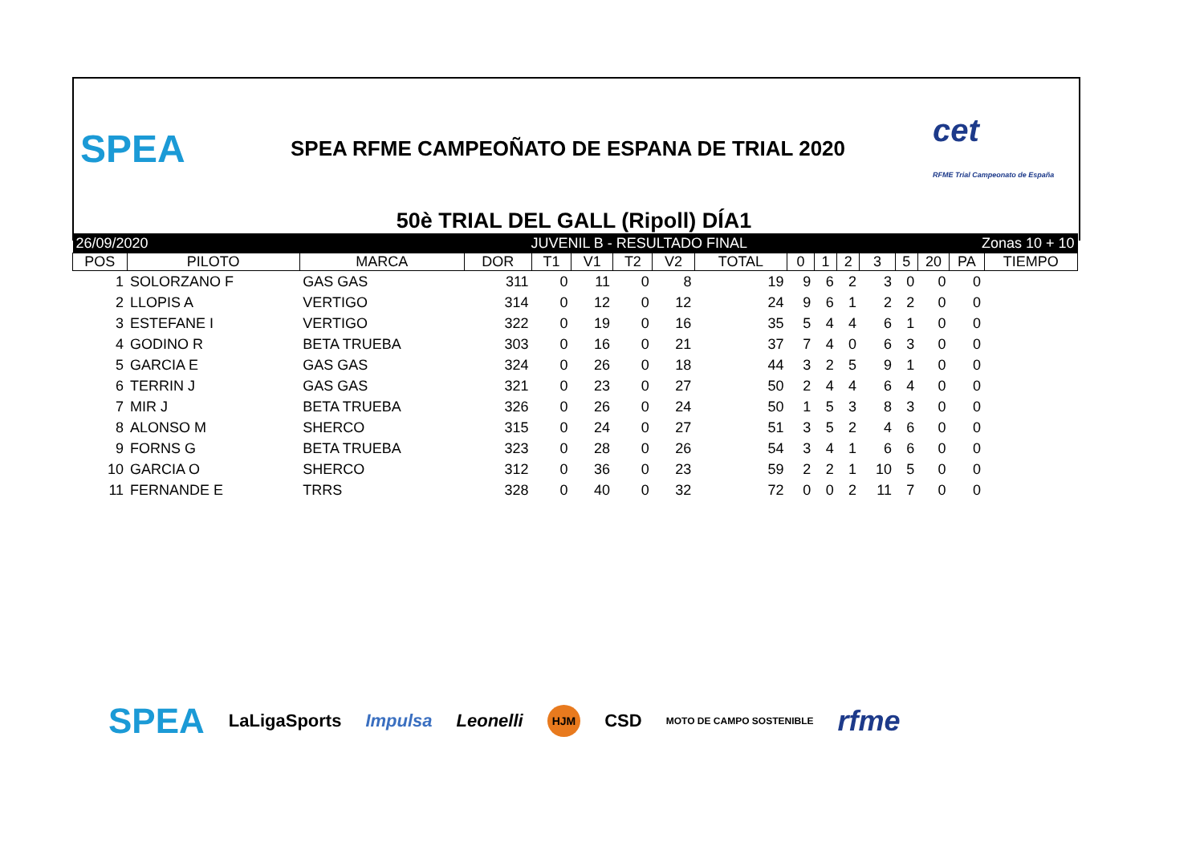SPEA SPEA RFME CAMPEOÑATO DE ESPANA DE TRIAL 2020 cet
RFME Trial Campeonato de España
50è TRIAL DEL GALL (Ripoll) DÍA1
| 26/09/2020 | | | JUVENIL B - RESULTADO FINAL | | | | | | | Zonas 10 + 10 | | | | | | |
| POS | PILOTO | MARCA | DOR | T1 | V1 | T2 | V2 | TOTAL | 0 | 1 | 2 | 3 | 5 | 20 | PA | TIEMPO |
| 1 | SOLORZANO F | GAS GAS | 311 | 0 | 11 | 0 | 8 | 19 | 9 | 6 | 2 | 3 | 0 | 0 | 0 | |
| 2 | LLOPIS A | VERTIGO | 314 | 0 | 12 | 0 | 12 | 24 | 9 | 6 | 1 | 2 | 2 | 0 | 0 | |
| 3 | ESTEFANE I | VERTIGO | 322 | 0 | 19 | 0 | 16 | 35 | 5 | 4 | 4 | 6 | 1 | 0 | 0 | |
| 4 | GODINO R | BETA TRUEBA | 303 | 0 | 16 | 0 | 21 | 37 | 7 | 4 | 0 | 6 | 3 | 0 | 0 | |
| 5 | GARCIA E | GAS GAS | 324 | 0 | 26 | 0 | 18 | 44 | 3 | 2 | 5 | 9 | 1 | 0 | 0 | |
| 6 | TERRIN J | GAS GAS | 321 | 0 | 23 | 0 | 27 | 50 | 2 | 4 | 4 | 6 | 4 | 0 | 0 | |
| 7 | MIR J | BETA TRUEBA | 326 | 0 | 26 | 0 | 24 | 50 | 1 | 5 | 3 | 8 | 3 | 0 | 0 | |
| 8 | ALONSO M | SHERCO | 315 | 0 | 24 | 0 | 27 | 51 | 3 | 5 | 2 | 4 | 6 | 0 | 0 | |
| 9 | FORNS G | BETA TRUEBA | 323 | 0 | 28 | 0 | 26 | 54 | 3 | 4 | 1 | 6 | 6 | 0 | 0 | |
| 10 | GARCIA O | SHERCO | 312 | 0 | 36 | 0 | 23 | 59 | 2 | 2 | 1 | 10 | 5 | 0 | 0 | |
| 11 | FERNANDE E | TRRS | 328 | 0 | 40 | 0 | 32 | 72 | 0 | 0 | 2 | 11 | 7 | 0 | 0 | |
SPEA LaLigaSports Impulsa Leonelli HJM CSD MOTO DE CAMPO SOSTENIBLE rfme